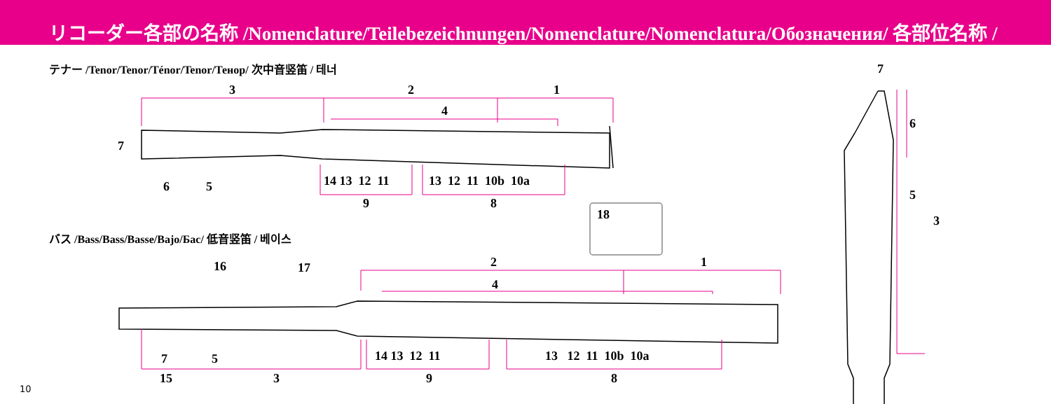リコーダー各部の名称 /Nomenclature/Teilebezeichnungen/Nomenclature/Nomenclatura/Обозначения/ 各部位名称 /
テナー /Tenor/Tenor/Ténor/Tenor/Тенор/ 次中音竖笛 / 테너
バス /Bass/Bass/Basse/Bajo/Бас/ 低音竖笛 / 베이스
3 2 1
4
7
6 5 14 13 12 11 13 12 11 10b 10a
9 8
18
16 17 2 1
4
7 5 14 13 12 11 13 12 11 10b 10a
15 3 9 8
7
6
5
3
10